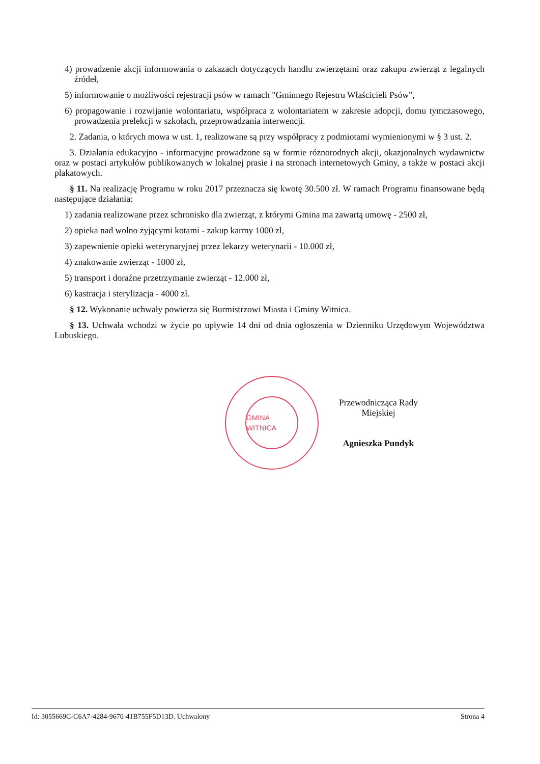4) prowadzenie akcji informowania o zakazach dotyczących handlu zwierzętami oraz zakupu zwierząt z legalnych źródeł,
5) informowanie o możliwości rejestracji psów w ramach "Gminnego Rejestru Właścicieli Psów",
6) propagowanie i rozwijanie wolontariatu, współpraca z wolontariatem w zakresie adopcji, domu tymczasowego, prowadzenia prelekcji w szkołach, przeprowadzania interwencji.
2. Zadania, o których mowa w ust. 1, realizowane są przy współpracy z podmiotami wymienionymi w § 3 ust. 2.
3. Działania edukacyjno - informacyjne prowadzone są w formie różnorodnych akcji, okazjonalnych wydawnictw oraz w postaci artykułów publikowanych w lokalnej prasie i na stronach internetowych Gminy, a także w postaci akcji plakatowych.
§ 11. Na realizację Programu w roku 2017 przeznacza się kwotę 30.500 zł. W ramach Programu finansowane będą następujące działania:
1) zadania realizowane przez schronisko dla zwierząt, z którymi Gmina ma zawartą umowę - 2500 zł,
2) opieka nad wolno żyjącymi kotami - zakup karmy 1000 zł,
3) zapewnienie opieki weterynaryjnej przez lekarzy weterynarii - 10.000 zł,
4) znakowanie zwierząt - 1000 zł,
5) transport i doraźne przetrzymanie zwierząt - 12.000 zł,
6) kastracja i sterylizacja - 4000 zł.
§ 12. Wykonanie uchwały powierza się Burmistrzowi Miasta i Gminy Witnica.
§ 13. Uchwała wchodzi w życie po upływie 14 dni od dnia ogłoszenia w Dzienniku Urzędowym Województwa Lubuskiego.
GMINA WITNICA
Przewodnicząca Rady
Miejskiej
Agnieszka Pundyk
Id: 3055669C-C6A7-4284-9670-41B755F5D13D. Uchwalony Strona 4